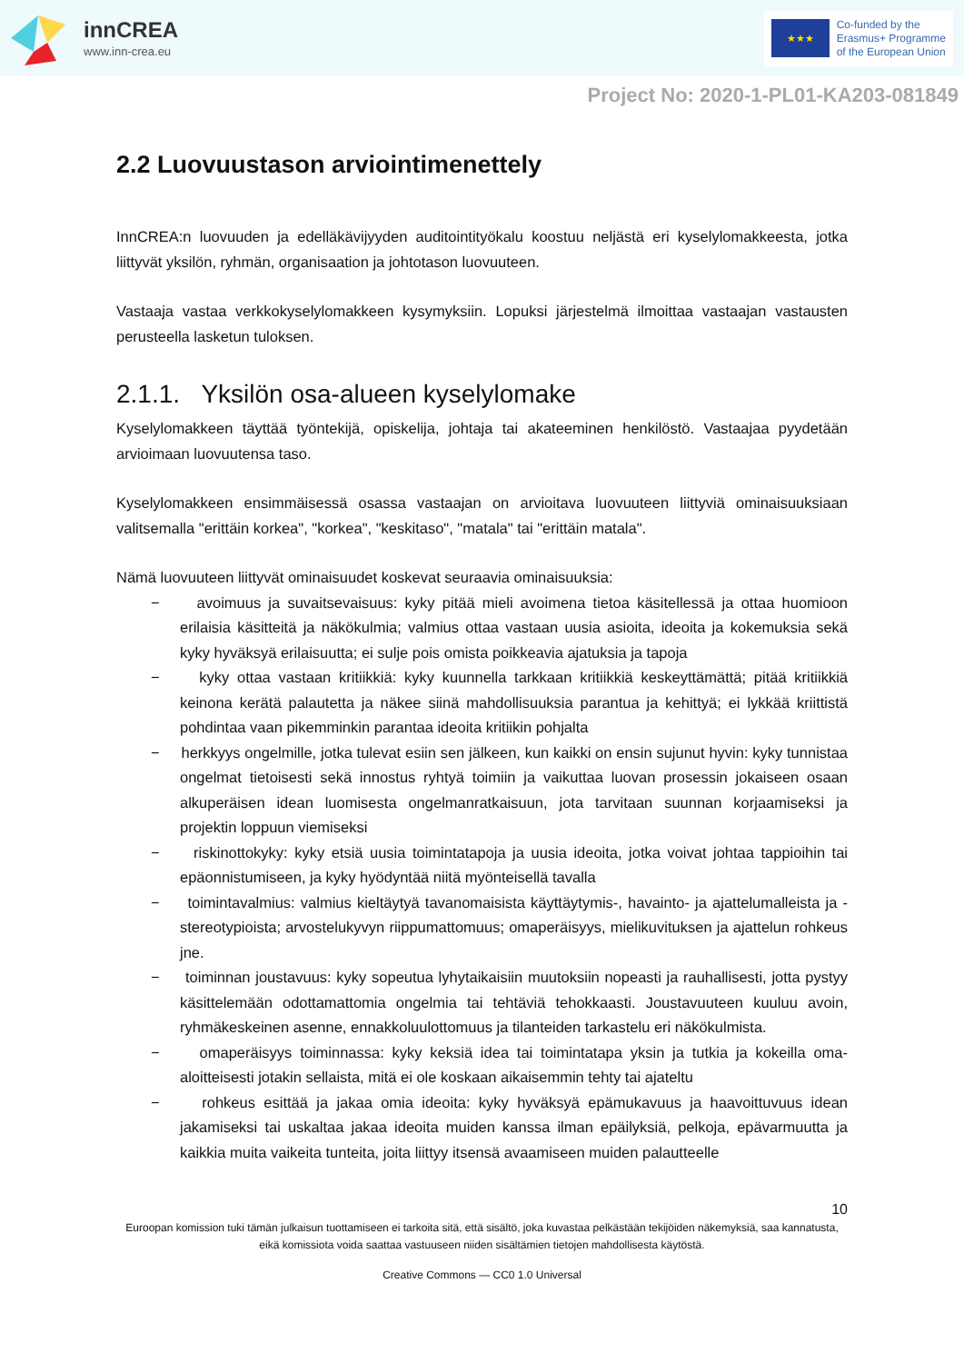innCREA
www.inn-crea.eu
★★★
Co-funded by the
Erasmus+ Programme
of the European Union
Project No: 2020-1-PL01-KA203-081849
2.2 Luovuustason arviointimenettely
InnCREA:n luovuuden ja edelläkävijyyden auditointityökalu koostuu neljästä eri kyselylomakkeesta, jotka liittyvät yksilön, ryhmän, organisaation ja johtotason luovuuteen.
Vastaaja vastaa verkkokyselylomakkeen kysymyksiin. Lopuksi järjestelmä ilmoittaa vastaajan vastausten perusteella lasketun tuloksen.
2.1.1. Yksilön osa-alueen kyselylomake
Kyselylomakkeen täyttää työntekijä, opiskelija, johtaja tai akateeminen henkilöstö. Vastaajaa pyydetään arvioimaan luovuutensa taso.
Kyselylomakkeen ensimmäisessä osassa vastaajan on arvioitava luovuuteen liittyviä ominaisuuksiaan valitsemalla "erittäin korkea", "korkea", "keskitaso", "matala" tai "erittäin matala".
Nämä luovuuteen liittyvät ominaisuudet koskevat seuraavia ominaisuuksia:
− avoimuus ja suvaitsevaisuus: kyky pitää mieli avoimena tietoa käsitellessä ja ottaa huomioon erilaisia käsitteitä ja näkökulmia; valmius ottaa vastaan uusia asioita, ideoita ja kokemuksia sekä kyky hyväksyä erilaisuutta; ei sulje pois omista poikkeavia ajatuksia ja tapoja
− kyky ottaa vastaan kritiikkiä: kyky kuunnella tarkkaan kritiikkiä keskeyttämättä; pitää kritiikkiä keinona kerätä palautetta ja näkee siinä mahdollisuuksia parantua ja kehittyä; ei lykkää kriittistä pohdintaa vaan pikemminkin parantaa ideoita kritiikin pohjalta
− herkkyys ongelmille, jotka tulevat esiin sen jälkeen, kun kaikki on ensin sujunut hyvin: kyky tunnistaa ongelmat tietoisesti sekä innostus ryhtyä toimiin ja vaikuttaa luovan prosessin jokaiseen osaan alkuperäisen idean luomisesta ongelmanratkaisuun, jota tarvitaan suunnan korjaamiseksi ja projektin loppuun viemiseksi
− riskinottokyky: kyky etsiä uusia toimintatapoja ja uusia ideoita, jotka voivat johtaa tappioihin tai epäonnistumiseen, ja kyky hyödyntää niitä myönteisellä tavalla
− toimintavalmius: valmius kieltäytyä tavanomaisista käyttäytymis-, havainto- ja ajattelumalleista ja -stereotypioista; arvostelukyvyn riippumattomuus; omaperäisyys, mielikuvituksen ja ajattelun rohkeus jne.
− toiminnan joustavuus: kyky sopeutua lyhytaikaisiin muutoksiin nopeasti ja rauhallisesti, jotta pystyy käsittelemään odottamattomia ongelmia tai tehtäviä tehokkaasti. Joustavuuteen kuuluu avoin, ryhmäkeskeinen asenne, ennakkoluulottomuus ja tilanteiden tarkastelu eri näkökulmista.
− omaperäisyys toiminnassa: kyky keksiä idea tai toimintatapa yksin ja tutkia ja kokeilla oma-aloitteisesti jotakin sellaista, mitä ei ole koskaan aikaisemmin tehty tai ajateltu
− rohkeus esittää ja jakaa omia ideoita: kyky hyväksyä epämukavuus ja haavoittuvuus idean jakamiseksi tai uskaltaa jakaa ideoita muiden kanssa ilman epäilyksiä, pelkoja, epävarmuutta ja kaikkia muita vaikeita tunteita, joita liittyy itsensä avaamiseen muiden palautteelle
10
Euroopan komission tuki tämän julkaisun tuottamiseen ei tarkoita sitä, että sisältö, joka kuvastaa pelkästään tekijöiden näkemyksiä, saa kannatusta, eikä komissiota voida saattaa vastuuseen niiden sisältämien tietojen mahdollisesta käytöstä.
Creative Commons — CC0 1.0 Universal